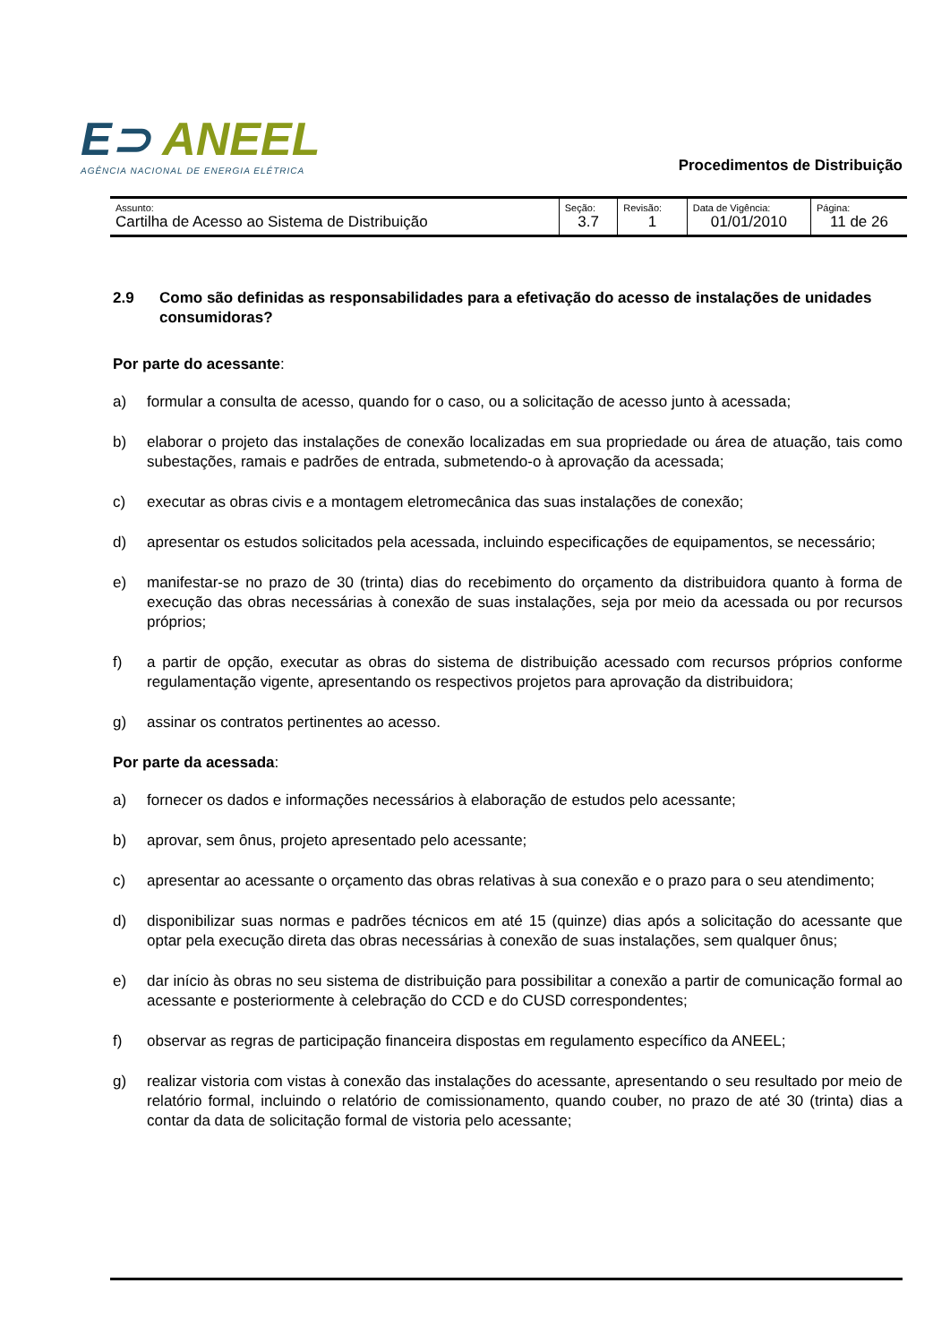E⊃ ANEEL
AGÊNCIA NACIONAL DE ENERGIA ELÉTRICA
Procedimentos de Distribuição
| Assunto: Cartilha de Acesso ao Sistema de Distribuição | Seção: 3.7 | Revisão: 1 | Data de Vigência: 01/01/2010 | Página: 11 de 26 |
2.9 Como são definidas as responsabilidades para a efetivação do acesso de instalações de unidades consumidoras?
Por parte do acessante:
a) formular a consulta de acesso, quando for o caso, ou a solicitação de acesso junto à acessada;
b) elaborar o projeto das instalações de conexão localizadas em sua propriedade ou área de atuação, tais como subestações, ramais e padrões de entrada, submetendo-o à aprovação da acessada;
c) executar as obras civis e a montagem eletromecânica das suas instalações de conexão;
d) apresentar os estudos solicitados pela acessada, incluindo especificações de equipamentos, se necessário;
e) manifestar-se no prazo de 30 (trinta) dias do recebimento do orçamento da distribuidora quanto à forma de execução das obras necessárias à conexão de suas instalações, seja por meio da acessada ou por recursos próprios;
f) a partir de opção, executar as obras do sistema de distribuição acessado com recursos próprios conforme regulamentação vigente, apresentando os respectivos projetos para aprovação da distribuidora;
g) assinar os contratos pertinentes ao acesso.
Por parte da acessada:
a) fornecer os dados e informações necessários à elaboração de estudos pelo acessante;
b) aprovar, sem ônus, projeto apresentado pelo acessante;
c) apresentar ao acessante o orçamento das obras relativas à sua conexão e o prazo para o seu atendimento;
d) disponibilizar suas normas e padrões técnicos em até 15 (quinze) dias após a solicitação do acessante que optar pela execução direta das obras necessárias à conexão de suas instalações, sem qualquer ônus;
e) dar início às obras no seu sistema de distribuição para possibilitar a conexão a partir de comunicação formal ao acessante e posteriormente à celebração do CCD e do CUSD correspondentes;
f) observar as regras de participação financeira dispostas em regulamento específico da ANEEL;
g) realizar vistoria com vistas à conexão das instalações do acessante, apresentando o seu resultado por meio de relatório formal, incluindo o relatório de comissionamento, quando couber, no prazo de até 30 (trinta) dias a contar da data de solicitação formal de vistoria pelo acessante;